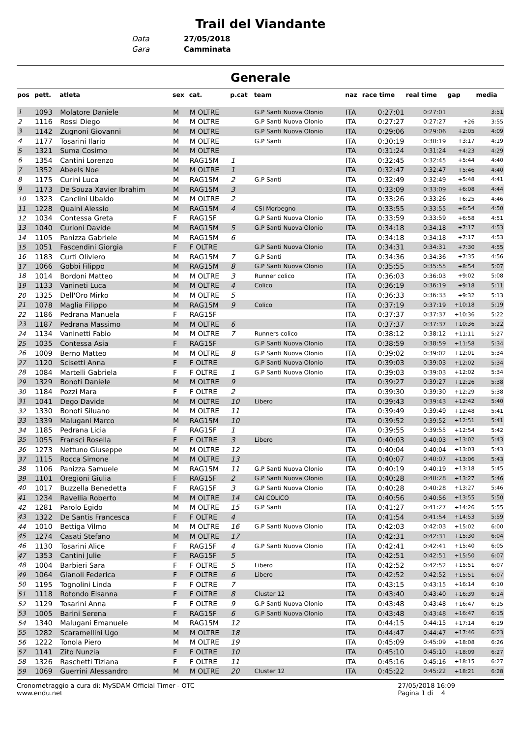Trail del Viandante
Data 27/05/2018
Gara Camminata
Generale
| pos | pett. | atleta | sex | cat. | p.cat | team | naz | race time | real time | gap | media |
| --- | --- | --- | --- | --- | --- | --- | --- | --- | --- | --- | --- |
| 1 | 1093 | Molatore Daniele | M | M OLTRE | | G.P Santi Nuova Olonio | ITA | 0:27:01 | 0:27:01 | | 3:51 |
| 2 | 1116 | Rossi Diego | M | M OLTRE | | G.P Santi Nuova Olonio | ITA | 0:27:27 | 0:27:27 | +26 | 3:55 |
| 3 | 1142 | Zugnoni Giovanni | M | M OLTRE | | G.P Santi Nuova Olonio | ITA | 0:29:06 | 0:29:06 | +2:05 | 4:09 |
| 4 | 1177 | Tosarini Ilario | M | M OLTRE | | G.P Santi | ITA | 0:30:19 | 0:30:19 | +3:17 | 4:19 |
| 5 | 1321 | Suma Cosimo | M | M OLTRE | | | ITA | 0:31:24 | 0:31:24 | +4:23 | 4:29 |
| 6 | 1354 | Cantini Lorenzo | M | RAG15M | 1 | | ITA | 0:32:45 | 0:32:45 | +5:44 | 4:40 |
| 7 | 1352 | Abeels Noe | M | M OLTRE | 1 | | ITA | 0:32:47 | 0:32:47 | +5:46 | 4:40 |
| 8 | 1175 | Curini Luca | M | RAG15M | 2 | G.P Santi | ITA | 0:32:49 | 0:32:49 | +5:48 | 4:41 |
| 9 | 1173 | De Souza Xavier Ibrahim | M | RAG15M | 3 | | ITA | 0:33:09 | 0:33:09 | +6:08 | 4:44 |
| 10 | 1323 | Canclini Ubaldo | M | M OLTRE | 2 | | ITA | 0:33:26 | 0:33:26 | +6:25 | 4:46 |
| 11 | 1228 | Quaini Alessio | M | RAG15M | 4 | CSI Morbegno | ITA | 0:33:55 | 0:33:55 | +6:54 | 4:50 |
| 12 | 1034 | Contessa Greta | F | RAG15F | | G.P Santi Nuova Olonio | ITA | 0:33:59 | 0:33:59 | +6:58 | 4:51 |
| 13 | 1040 | Curioni Davide | M | RAG15M | 5 | G.P Santi Nuova Olonio | ITA | 0:34:18 | 0:34:18 | +7:17 | 4:53 |
| 14 | 1105 | Panizza Gabriele | M | RAG15M | 6 | | ITA | 0:34:18 | 0:34:18 | +7:17 | 4:53 |
| 15 | 1051 | Fascendini Giorgia | F | F OLTRE | | G.P Santi Nuova Olonio | ITA | 0:34:31 | 0:34:31 | +7:30 | 4:55 |
| 16 | 1183 | Curti Oliviero | M | RAG15M | 7 | G.P Santi | ITA | 0:34:36 | 0:34:36 | +7:35 | 4:56 |
| 17 | 1066 | Gobbi Filippo | M | RAG15M | 8 | G.P Santi Nuova Olonio | ITA | 0:35:55 | 0:35:55 | +8:54 | 5:07 |
| 18 | 1014 | Bordoni Matteo | M | M OLTRE | 3 | Runner colico | ITA | 0:36:03 | 0:36:03 | +9:02 | 5:08 |
| 19 | 1133 | Vanineti Luca | M | M OLTRE | 4 | Colico | ITA | 0:36:19 | 0:36:19 | +9:18 | 5:11 |
| 20 | 1325 | Dell'Oro Mirko | M | M OLTRE | 5 | | ITA | 0:36:33 | 0:36:33 | +9:32 | 5:13 |
| 21 | 1078 | Maglia Filippo | M | RAG15M | 9 | Colico | ITA | 0:37:19 | 0:37:19 | +10:18 | 5:19 |
| 22 | 1186 | Pedrana Manuela | F | RAG15F | | | ITA | 0:37:37 | 0:37:37 | +10:36 | 5:22 |
| 23 | 1187 | Pedrana Massimo | M | M OLTRE | 6 | | ITA | 0:37:37 | 0:37:37 | +10:36 | 5:22 |
| 24 | 1134 | Vaninetti Fabio | M | M OLTRE | 7 | Runners colico | ITA | 0:38:12 | 0:38:12 | +11:11 | 5:27 |
| 25 | 1035 | Contessa Asia | F | RAG15F | | G.P Santi Nuova Olonio | ITA | 0:38:59 | 0:38:59 | +11:58 | 5:34 |
| 26 | 1009 | Berno Matteo | M | M OLTRE | 8 | G.P Santi Nuova Olonio | ITA | 0:39:02 | 0:39:02 | +12:01 | 5:34 |
| 27 | 1120 | Scisetti Anna | F | F OLTRE | | G.P Santi Nuova Olonio | ITA | 0:39:03 | 0:39:03 | +12:02 | 5:34 |
| 28 | 1084 | Martelli Gabriela | F | F OLTRE | 1 | G.P Santi Nuova Olonio | ITA | 0:39:03 | 0:39:03 | +12:02 | 5:34 |
| 29 | 1329 | Bonoti Daniele | M | M OLTRE | 9 | | ITA | 0:39:27 | 0:39:27 | +12:26 | 5:38 |
| 30 | 1184 | Pozzi Mara | F | F OLTRE | 2 | | ITA | 0:39:30 | 0:39:30 | +12:29 | 5:38 |
| 31 | 1041 | Dego Davide | M | M OLTRE | 10 | Libero | ITA | 0:39:43 | 0:39:43 | +12:42 | 5:40 |
| 32 | 1330 | Bonoti Siluano | M | M OLTRE | 11 | | ITA | 0:39:49 | 0:39:49 | +12:48 | 5:41 |
| 33 | 1339 | Malugani Marco | M | RAG15M | 10 | | ITA | 0:39:52 | 0:39:52 | +12:51 | 5:41 |
| 34 | 1185 | Pedrana Licia | F | RAG15F | 1 | | ITA | 0:39:55 | 0:39:55 | +12:54 | 5:42 |
| 35 | 1055 | Fransci Rosella | F | F OLTRE | 3 | Libero | ITA | 0:40:03 | 0:40:03 | +13:02 | 5:43 |
| 36 | 1273 | Nettuno Giuseppe | M | M OLTRE | 12 | | ITA | 0:40:04 | 0:40:04 | +13:03 | 5:43 |
| 37 | 1115 | Rocca Simone | M | M OLTRE | 13 | | ITA | 0:40:07 | 0:40:07 | +13:06 | 5:43 |
| 38 | 1106 | Panizza Samuele | M | RAG15M | 11 | G.P Santi Nuova Olonio | ITA | 0:40:19 | 0:40:19 | +13:18 | 5:45 |
| 39 | 1101 | Oregioni Giulia | F | RAG15F | 2 | G.P Santi Nuova Olonio | ITA | 0:40:28 | 0:40:28 | +13:27 | 5:46 |
| 40 | 1017 | Buzzella Benedetta | F | RAG15F | 3 | G.P Santi Nuova Olonio | ITA | 0:40:28 | 0:40:28 | +13:27 | 5:46 |
| 41 | 1234 | Ravellia Roberto | M | M OLTRE | 14 | CAI COLICO | ITA | 0:40:56 | 0:40:56 | +13:55 | 5:50 |
| 42 | 1281 | Parolo Egido | M | M OLTRE | 15 | G.P Santi | ITA | 0:41:27 | 0:41:27 | +14:26 | 5:55 |
| 43 | 1322 | De Santis Francesca | F | F OLTRE | 4 | | ITA | 0:41:54 | 0:41:54 | +14:53 | 5:59 |
| 44 | 1010 | Bettiga Vilmo | M | M OLTRE | 16 | G.P Santi Nuova Olonio | ITA | 0:42:03 | 0:42:03 | +15:02 | 6:00 |
| 45 | 1274 | Casati Stefano | M | M OLTRE | 17 | | ITA | 0:42:31 | 0:42:31 | +15:30 | 6:04 |
| 46 | 1130 | Tosarini Alice | F | RAG15F | 4 | G.P Santi Nuova Olonio | ITA | 0:42:41 | 0:42:41 | +15:40 | 6:05 |
| 47 | 1353 | Cantini Julie | F | RAG15F | 5 | | ITA | 0:42:51 | 0:42:51 | +15:50 | 6:07 |
| 48 | 1004 | Barbieri Sara | F | F OLTRE | 5 | Libero | ITA | 0:42:52 | 0:42:52 | +15:51 | 6:07 |
| 49 | 1064 | Gianoli Federica | F | F OLTRE | 6 | Libero | ITA | 0:42:52 | 0:42:52 | +15:51 | 6:07 |
| 50 | 1195 | Tognolini Linda | F | F OLTRE | 7 | | ITA | 0:43:15 | 0:43:15 | +16:14 | 6:10 |
| 51 | 1118 | Rotondo Elsanna | F | F OLTRE | 8 | Cluster 12 | ITA | 0:43:40 | 0:43:40 | +16:39 | 6:14 |
| 52 | 1129 | Tosarini Anna | F | F OLTRE | 9 | G.P Santi Nuova Olonio | ITA | 0:43:48 | 0:43:48 | +16:47 | 6:15 |
| 53 | 1005 | Barini Serena | F | RAG15F | 6 | G.P Santi Nuova Olonio | ITA | 0:43:48 | 0:43:48 | +16:47 | 6:15 |
| 54 | 1340 | Malugani Emanuele | M | RAG15M | 12 | | ITA | 0:44:15 | 0:44:15 | +17:14 | 6:19 |
| 55 | 1282 | Scaramellini Ugo | M | M OLTRE | 18 | | ITA | 0:44:47 | 0:44:47 | +17:46 | 6:23 |
| 56 | 1222 | Tonola Piero | M | M OLTRE | 19 | | ITA | 0:45:09 | 0:45:09 | +18:08 | 6:26 |
| 57 | 1141 | Zito Nunzia | F | F OLTRE | 10 | | ITA | 0:45:10 | 0:45:10 | +18:09 | 6:27 |
| 58 | 1326 | Raschetti Tiziana | F | F OLTRE | 11 | | ITA | 0:45:16 | 0:45:16 | +18:15 | 6:27 |
| 59 | 1069 | Guerrini Alessandro | M | M OLTRE | 20 | Cluster 12 | ITA | 0:45:22 | 0:45:22 | +18:21 | 6:28 |
Cronometraggio a cura di: MySDAM Official Timer - OTC
www.endu.net
27/05/2018 16:09
Pagina 1 di 4